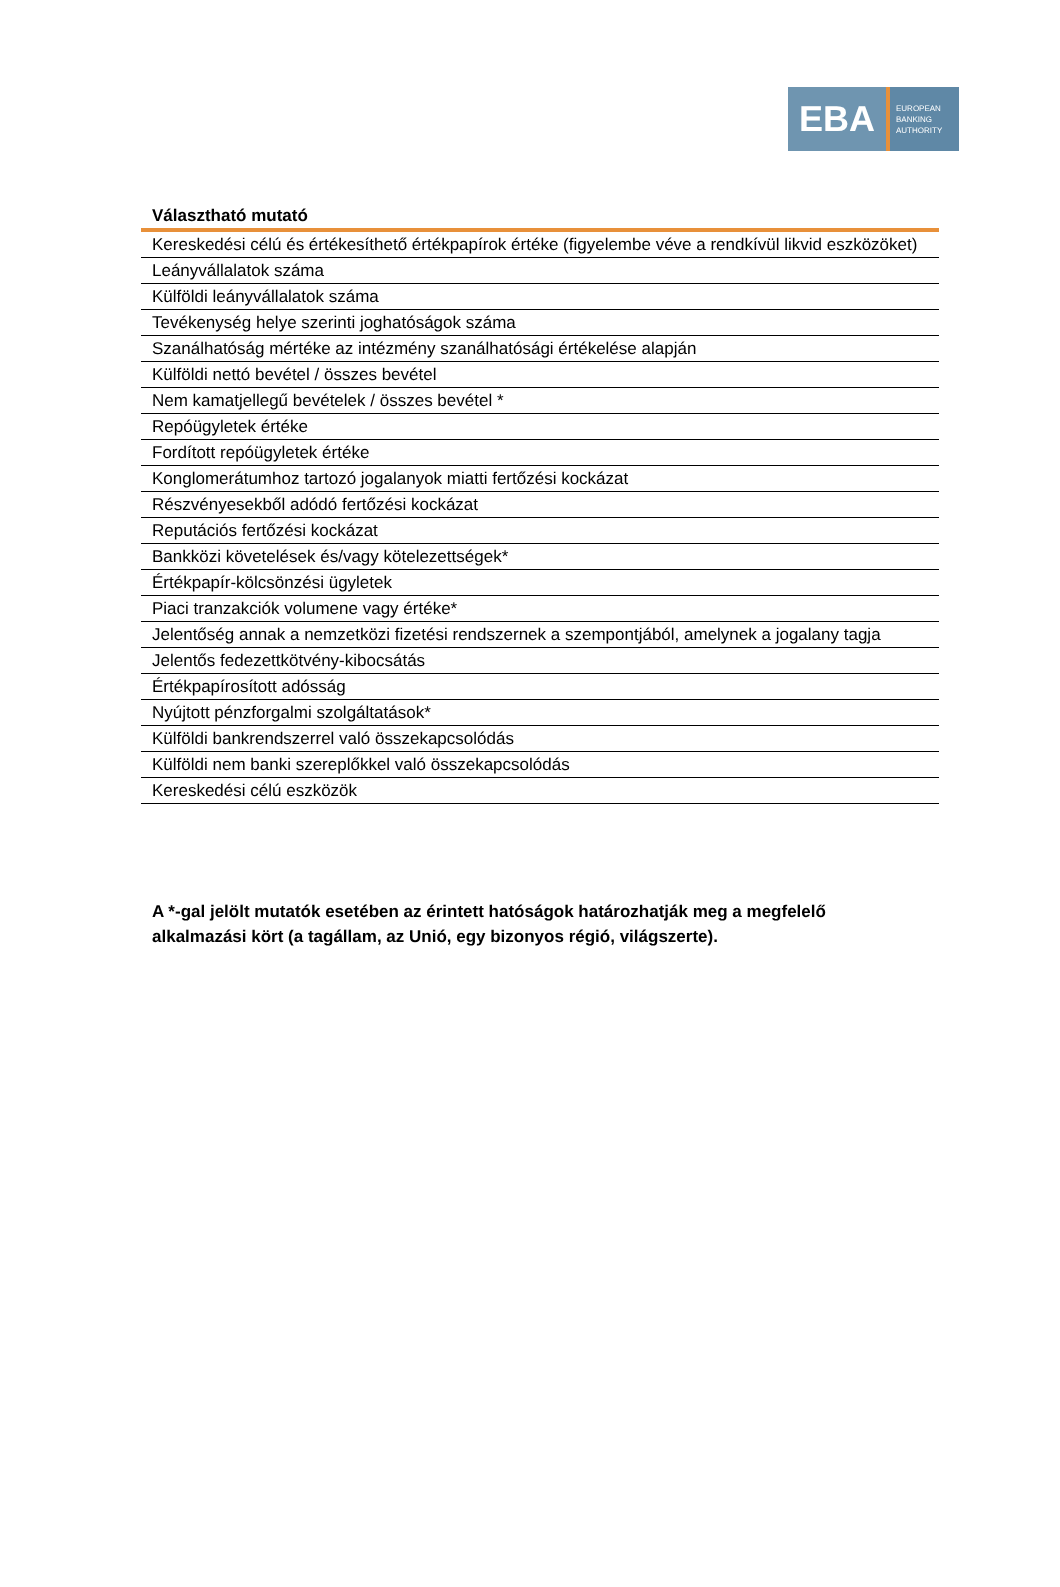EBA
EUROPEAN
BANKING
AUTHORITY
| Választható mutató |
| --- |
| Kereskedési célú és értékesíthető értékpapírok értéke (figyelembe véve a rendkívül likvid eszközöket) |
| Leányvállalatok száma |
| Külföldi leányvállalatok száma |
| Tevékenység helye szerinti joghatóságok száma |
| Szanálhatóság mértéke az intézmény szanálhatósági értékelése alapján |
| Külföldi nettó bevétel / összes bevétel |
| Nem kamatjellegű bevételek / összes bevétel * |
| Repóügyletek értéke |
| Fordított repóügyletek értéke |
| Konglomerátumhoz tartozó jogalanyok miatti fertőzési kockázat |
| Részvényesekből adódó fertőzési kockázat |
| Reputációs fertőzési kockázat |
| Bankközi követelések és/vagy kötelezettségek* |
| Értékpapír-kölcsönzési ügyletek |
| Piaci tranzakciók volumene vagy értéke* |
| Jelentőség annak a nemzetközi fizetési rendszernek a szempontjából, amelynek a jogalany tagja |
| Jelentős fedezettkötvény-kibocsátás |
| Értékpapírosított adósság |
| Nyújtott pénzforgalmi szolgáltatások* |
| Külföldi bankrendszerrel való összekapcsolódás |
| Külföldi nem banki szereplőkkel való összekapcsolódás |
| Kereskedési célú eszközök |
A *-gal jelölt mutatók esetében az érintett hatóságok határozhatják meg a megfelelő alkalmazási kört (a tagállam, az Unió, egy bizonyos régió, világszerte).